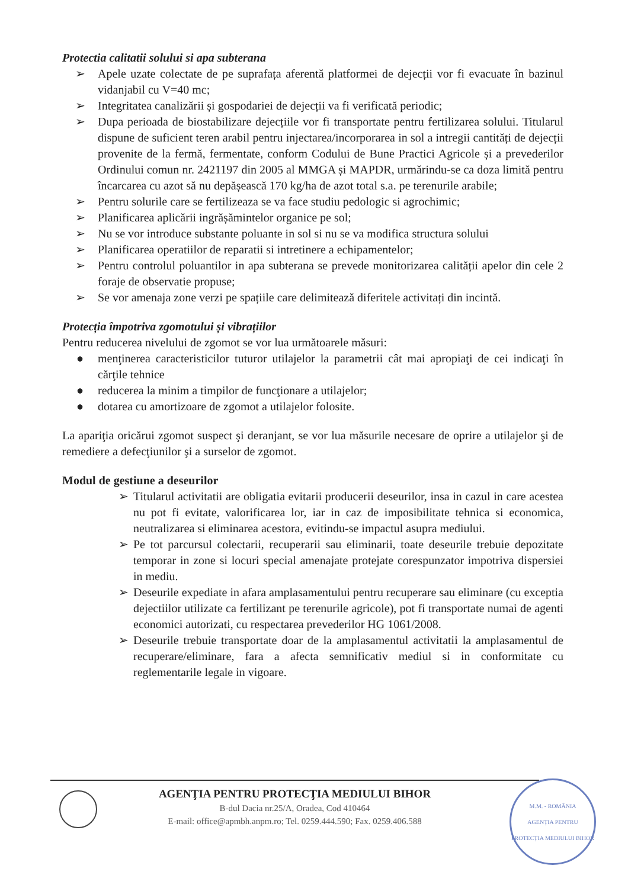Protectia calitatii solului si apa subterana
➢ Apele uzate colectate de pe suprafața aferentă platformei de dejecții vor fi evacuate în bazinul vidanjabil cu V=40 mc;
➢ Integritatea canalizării și gospodariei de dejecții va fi verificată periodic;
➢ Dupa perioada de biostabilizare dejecțiile vor fi transportate pentru fertilizarea solului. Titularul dispune de suficient teren arabil pentru injectarea/incorporarea in sol a intregii cantități de dejecții provenite de la fermă, fermentate, conform Codului de Bune Practici Agricole și a prevederilor Ordinului comun nr. 2421197 din 2005 al MMGA și MAPDR, urmărindu-se ca doza limită pentru încarcarea cu azot să nu depășească 170 kg/ha de azot total s.a. pe terenurile arabile;
➢ Pentru solurile care se fertilizeaza se va face studiu pedologic si agrochimic;
➢ Planificarea aplicării ingrășămintelor organice pe sol;
➢ Nu se vor introduce substante poluante in sol si nu se va modifica structura solului
➢ Planificarea operatiilor de reparatii si intretinere a echipamentelor;
➢ Pentru controlul poluantilor in apa subterana se prevede monitorizarea calității apelor din cele 2 foraje de observatie propuse;
➢ Se vor amenaja zone verzi pe spațiile care delimitează diferitele activitați din incintă.
Protecția împotriva zgomotului și vibrațiilor
Pentru reducerea nivelului de zgomot se vor lua următoarele măsuri:
● menţinerea caracteristicilor tuturor utilajelor la parametrii cât mai apropiaţi de cei indicaţi în cărţile tehnice
● reducerea la minim a timpilor de funcţionare a utilajelor;
● dotarea cu amortizoare de zgomot a utilajelor folosite.
La apariţia oricărui zgomot suspect şi deranjant, se vor lua măsurile necesare de oprire a utilajelor şi de remediere a defecţiunilor şi a surselor de zgomot.
Modul de gestiune a deseurilor
➢ Titularul activitatii are obligatia evitarii producerii deseurilor, insa in cazul in care acestea nu pot fi evitate, valorificarea lor, iar in caz de imposibilitate tehnica si economica, neutralizarea si eliminarea acestora, evitindu-se impactul asupra mediului.
➢ Pe tot parcursul colectarii, recuperarii sau eliminarii, toate deseurile trebuie depozitate temporar in zone si locuri special amenajate protejate corespunzator impotriva dispersiei in mediu.
➢ Deseurile expediate in afara amplasamentului pentru recuperare sau eliminare (cu exceptia dejectiilor utilizate ca fertilizant pe terenurile agricole), pot fi transportate numai de agenti economici autorizati, cu respectarea prevederilor HG 1061/2008.
➢ Deseurile trebuie transportate doar de la amplasamentul activitatii la amplasamentul de recuperare/eliminare, fara a afecta semnificativ mediul si in conformitate cu reglementarile legale in vigoare.
AGENŢIA PENTRU PROTECŢIA MEDIULUI BIHOR
B-dul Dacia nr.25/A, Oradea, Cod 410464
E-mail: office@apmbh.anpm.ro; Tel. 0259.444.590; Fax. 0259.406.588
M.M. - ROMÂNIA
AGENȚIA PENTRU PROTECȚIA MEDIULUI BIHOR